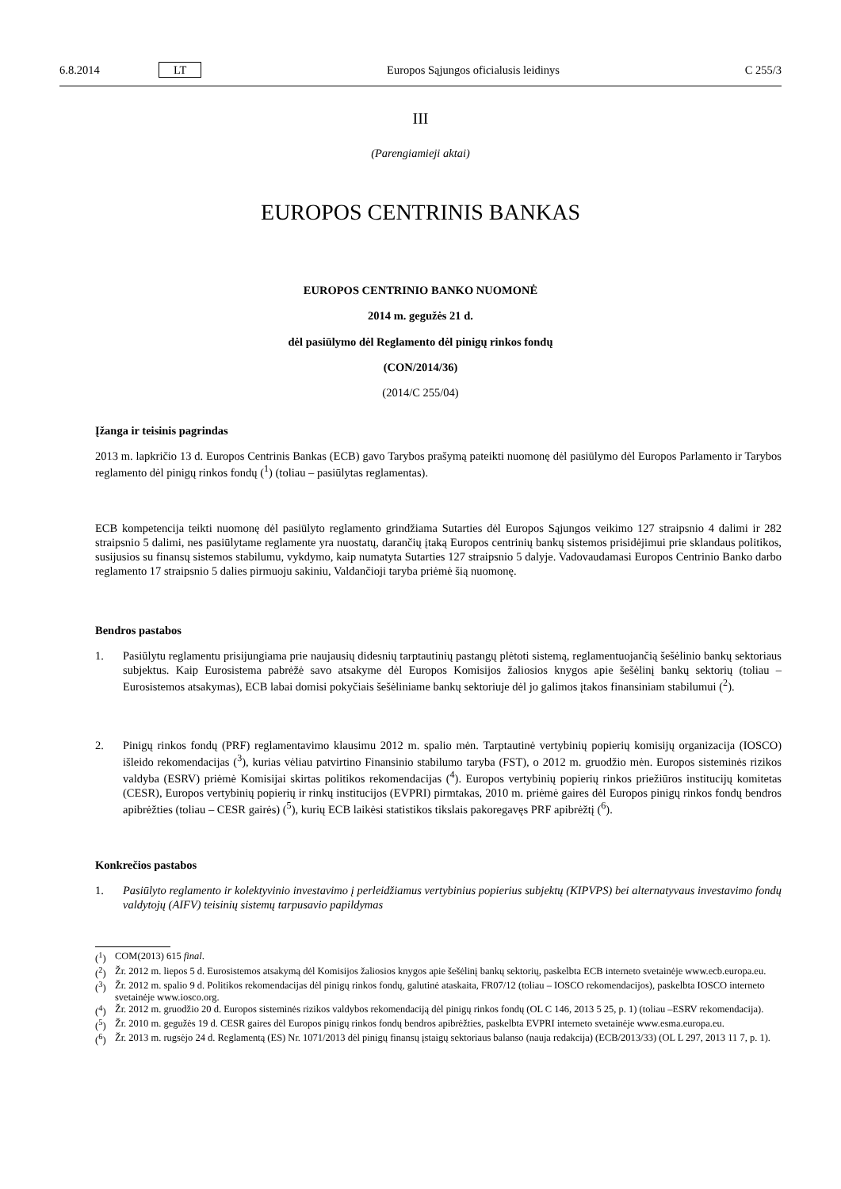6.8.2014 LT Europos Sąjungos oficialusis leidinys C 255/3
III
(Parengiamieji aktai)
EUROPOS CENTRINIS BANKAS
EUROPOS CENTRINIO BANKO NUOMONĖ
2014 m. gegužės 21 d.
dėl pasiūlymo dėl Reglamento dėl pinigų rinkos fondų
(CON/2014/36)
(2014/C 255/04)
Įžanga ir teisinis pagrindas
2013 m. lapkričio 13 d. Europos Centrinis Bankas (ECB) gavo Tarybos prašymą pateikti nuomonę dėl pasiūlymo dėl Europos Parlamento ir Tarybos reglamento dėl pinigų rinkos fondų (<sup>1</sup>) (toliau – pasiūlytas reglamentas).
ECB kompetencija teikti nuomonę dėl pasiūlyto reglamento grindžiama Sutarties dėl Europos Sąjungos veikimo 127 straipsnio 4 dalimi ir 282 straipsnio 5 dalimi, nes pasiūlytame reglamente yra nuostatų, darančių įtaką Europos centrinių bankų sistemos prisidėjimui prie sklandaus politikos, susijusios su finansų sistemos stabilumu, vykdymo, kaip numatyta Sutarties 127 straipsnio 5 dalyje. Vadovaudamasi Europos Centrinio Banko darbo reglamento 17 straipsnio 5 dalies pirmuoju sakiniu, Valdančioji taryba priėmė šią nuomonę.
Bendros pastabos
1. Pasiūlytu reglamentu prisijungiama prie naujausių didesnių tarptautinių pastangų plėtoti sistemą, reglamentuojančią šešėlinio bankų sektoriaus subjektus. Kaip Eurosistema pabrėžė savo atsakyme dėl Europos Komisijos žaliosios knygos apie šešėlinį bankų sektorių (toliau – Eurosistemos atsakymas), ECB labai domisi pokyčiais šešėliniame bankų sektoriuje dėl jo galimos įtakos finansiniam stabilumui (<sup>2</sup>).
2. Pinigų rinkos fondų (PRF) reglamentavimo klausimu 2012 m. spalio mėn. Tarptautinė vertybinių popierių komisijų organizacija (IOSCO) išleido rekomendacijas (<sup>3</sup>), kurias vėliau patvirtino Finansinio stabilumo taryba (FST), o 2012 m. gruodžio mėn. Europos sisteminės rizikos valdyba (ESRV) priėmė Komisijai skirtas politikos rekomendacijas (<sup>4</sup>). Europos vertybinių popierių rinkos priežiūros institucijų komitetas (CESR), Europos vertybinių popierių ir rinkų institucijos (EVPRI) pirmtakas, 2010 m. priėmė gaires dėl Europos pinigų rinkos fondų bendros apibrėžties (toliau – CESR gairės) (<sup>5</sup>), kurių ECB laikėsi statistikos tikslais pakoregavęs PRF apibrėžtį (<sup>6</sup>).
Konkrečios pastabos
1. Pasiūlyto reglamento ir kolektyvinio investavimo į perleidžiamus vertybinius popierius subjektų (KIPVPS) bei alternatyvaus investavimo fondų valdytojų (AIFV) teisinių sistemų tarpusavio papildymas
(<sup>1</sup>) COM(2013) 615 final.
(<sup>2</sup>) Žr. 2012 m. liepos 5 d. Eurosistemos atsakymą dėl Komisijos žaliosios knygos apie šešėlinį bankų sektorių, paskelbta ECB interneto svetainėje www.ecb.europa.eu.
(<sup>3</sup>) Žr. 2012 m. spalio 9 d. Politikos rekomendacijas dėl pinigų rinkos fondų, galutinė ataskaita, FR07/12 (toliau – IOSCO rekomendacijos), paskelbta IOSCO interneto svetainėje www.iosco.org.
(<sup>4</sup>) Žr. 2012 m. gruodžio 20 d. Europos sisteminės rizikos valdybos rekomendaciją dėl pinigų rinkos fondų (OL C 146, 2013 5 25, p. 1) (toliau –ESRV rekomendacija).
(<sup>5</sup>) Žr. 2010 m. gegužės 19 d. CESR gaires dėl Europos pinigų rinkos fondų bendros apibrėžties, paskelbta EVPRI interneto svetainėje www.esma.europa.eu.
(<sup>6</sup>) Žr. 2013 m. rugsėjo 24 d. Reglamentą (ES) Nr. 1071/2013 dėl pinigų finansų įstaigų sektoriaus balanso (nauja redakcija) (ECB/2013/33) (OL L 297, 2013 11 7, p. 1).